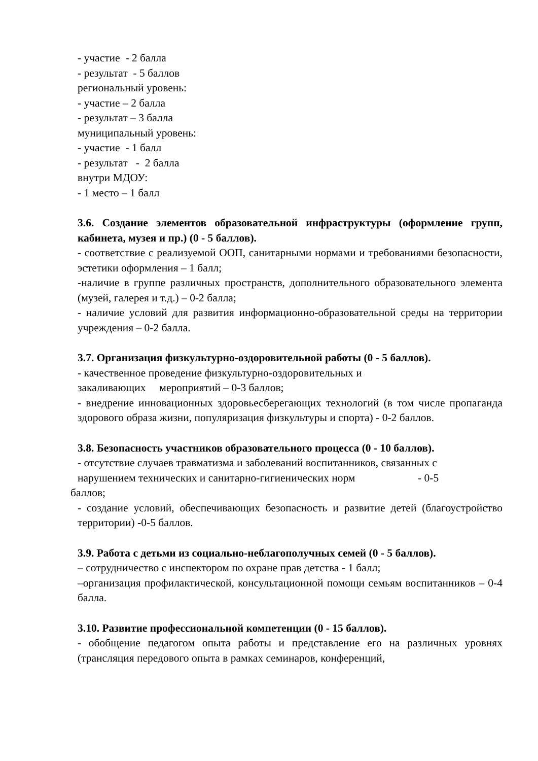- участие - 2 балла
- результат - 5 баллов
региональный уровень:
- участие – 2 балла
- результат – 3 балла
муниципальный уровень:
- участие - 1 балл
- результат - 2 балла
внутри МДОУ:
- 1 место – 1 балл
3.6. Создание элементов образовательной инфраструктуры (оформление групп, кабинета, музея и пр.) (0 - 5 баллов).
- соответствие с реализуемой ООП, санитарными нормами и требованиями безопасности, эстетики оформления – 1 балл;
-наличие в группе различных пространств, дополнительного образовательного элемента (музей, галерея и т.д.) – 0-2 балла;
- наличие условий для развития информационно-образовательной среды на территории учреждения – 0-2 балла.
3.7. Организация физкультурно-оздоровительной работы (0 - 5 баллов).
- качественное проведение физкультурно-оздоровительных и
закаливающих мероприятий – 0-3 баллов;
- внедрение инновационных здоровьесберегающих технологий (в том числе пропаганда здорового образа жизни, популяризация физкультуры и спорта) - 0-2 баллов.
3.8. Безопасность участников образовательного процесса (0 - 10 баллов).
- отсутствие случаев травматизма и заболеваний воспитанников, связанных с
нарушением технических и санитарно-гигиенических норм - 0-5
баллов;
- создание условий, обеспечивающих безопасность и развитие детей (благоустройство территории) -0-5 баллов.
3.9. Работа с детьми из социально-неблагополучных семей (0 - 5 баллов).
– сотрудничество с инспектором по охране прав детства - 1 балл;
–организация профилактической, консультационной помощи семьям воспитанников – 0-4 балла.
3.10. Развитие профессиональной компетенции (0 - 15 баллов).
- обобщение педагогом опыта работы и представление его на различных уровнях (трансляция передового опыта в рамках семинаров, конференций,